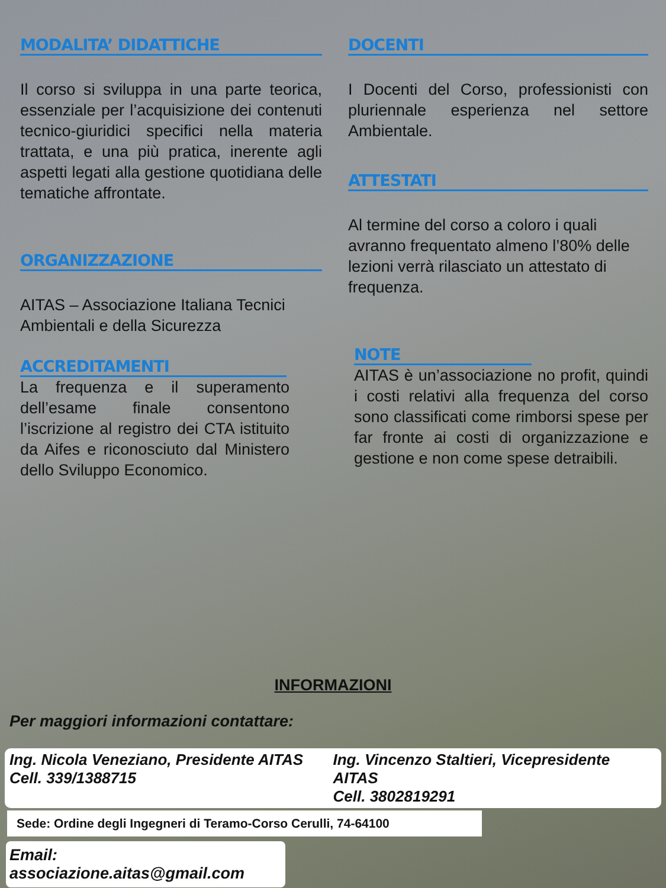MODALITA’ DIDATTICHE
Il corso si sviluppa in una parte teorica, essenziale per l’acquisizione dei contenuti tecnico-giuridici specifici nella materia trattata, e una più pratica, inerente agli aspetti legati alla gestione quotidiana delle tematiche affrontate.
ORGANIZZAZIONE
AITAS – Associazione Italiana Tecnici Ambientali e della Sicurezza
ACCREDITAMENTI
La frequenza e il superamento dell’esame finale consentono l’iscrizione al registro dei CTA istituito da Aifes e riconosciuto dal Ministero dello Sviluppo Economico.
DOCENTI
I Docenti del Corso, professionisti con pluriennale esperienza nel settore Ambientale.
ATTESTATI
Al termine del corso a coloro i quali avranno frequentato almeno l’80% delle lezioni verrà rilasciato un attestato di frequenza.
NOTE
AITAS è un’associazione no profit, quindi i costi relativi alla frequenza del corso sono classificati come rimborsi spese per far fronte ai costi di organizzazione e gestione e non come spese detraibili.
INFORMAZIONI
Per maggiori informazioni contattare:
Ing. Nicola Veneziano, Presidente AITAS
Cell. 339/1388715
Ing. Vincenzo Staltieri, Vicepresidente AITAS
Cell. 3802819291
Sede: Ordine degli Ingegneri di Teramo-Corso Cerulli, 74-64100
Email: associazione.aitas@gmail.com